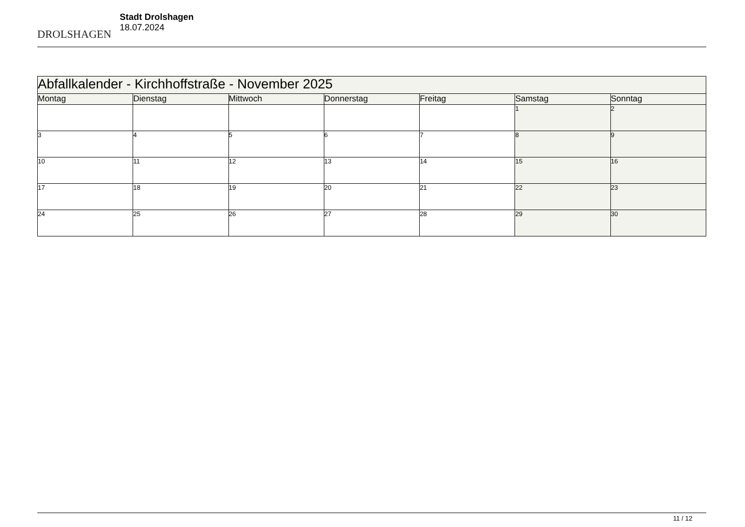DROLSHAGEN
Stadt Drolshagen
18.07.2024
| Abfallkalender - Kirchhoffstraße - November 2025 | | | | | | |
| Montag | Dienstag | Mittwoch | Donnerstag | Freitag | Samstag | Sonntag |
| | | | | | 1 | 2 |
| 3 | 4 | 5 | 6 | 7 | 8 | 9 |
| 10 | 11 | 12 | 13 | 14 | 15 | 16 |
| 17 | 18 | 19 | 20 | 21 | 22 | 23 |
| 24 | 25 | 26 | 27 | 28 | 29 | 30 |
11 / 12